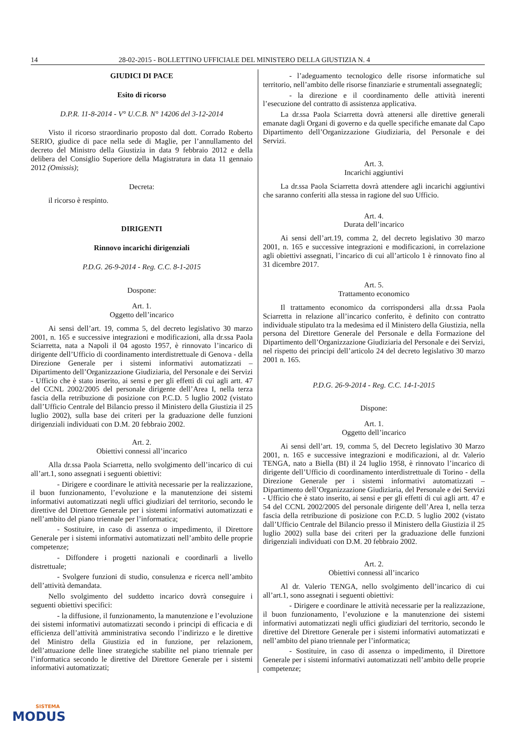14 28-02-2015 - BOLLETTINO UFFICIALE DEL MINISTERO DELLA GIUSTIZIA N. 4
GIUDICI DI PACE
Esito di ricorso
D.P.R. 11-8-2014 - V° U.C.B. N° 14206 del 3-12-2014
Visto il ricorso straordinario proposto dal dott. Corrado Roberto SERIO, giudice di pace nella sede di Maglie, per l’annullamento del decreto del Ministro della Giustizia in data 9 febbraio 2012 e della delibera del Consiglio Superiore della Magistratura in data 11 gennaio 2012 (Omissis);
Decreta:
il ricorso è respinto.
DIRIGENTI
Rinnovo incarichi dirigenziali
P.D.G. 26-9-2014 - Reg. C.C. 8-1-2015
Dospone:
Art. 1.
Oggetto dell’incarico
Ai sensi dell’art. 19, comma 5, del decreto legislativo 30 marzo 2001, n. 165 e successive integrazioni e modificazioni, alla dr.ssa Paola Sciarretta, nata a Napoli il 04 agosto 1957, è rinnovato l’incarico di dirigente dell’Ufficio di coordinamento interdistrettuale di Genova - della Direzione Generale per i sistemi informativi automatizzati – Dipartimento dell’Organizzazione Giudiziaria, del Personale e dei Servizi - Ufficio che è stato inserito, ai sensi e per gli effetti di cui agli artt. 47 del CCNL 2002/2005 del personale dirigente dell’Area I, nella terza fascia della retribuzione di posizione con P.C.D. 5 luglio 2002 (vistato dall’Ufficio Centrale del Bilancio presso il Ministero della Giustizia il 25 luglio 2002), sulla base dei criteri per la graduazione delle funzioni dirigenziali individuati con D.M. 20 febbraio 2002.
Art. 2.
Obiettivi connessi all’incarico
Alla dr.ssa Paola Sciarretta, nello svolgimento dell’incarico di cui all’art.1, sono assegnati i seguenti obiettivi:
- Dirigere e coordinare le attività necessarie per la realizzazione, il buon funzionamento, l’evoluzione e la manutenzione dei sistemi informativi automatizzati negli uffici giudiziari del territorio, secondo le direttive del Direttore Generale per i sistemi informativi automatizzati e nell’ambito del piano triennale per l’informatica;
- Sostituire, in caso di assenza o impedimento, il Direttore Generale per i sistemi informativi automatizzati nell’ambito delle proprie competenze;
- Diffondere i progetti nazionali e coordinarli a livello distrettuale;
- Svolgere funzioni di studio, consulenza e ricerca nell’ambito dell’attività demandata.
Nello svolgimento del suddetto incarico dovrà conseguire i seguenti obiettivi specifici:
- la diffusione, il funzionamento, la manutenzione e l’evoluzione dei sistemi informativi automatizzati secondo i principi di efficacia e di efficienza dell’attività amministrativa secondo l’indirizzo e le direttive del Ministro della Giustizia ed in funzione, per relazionem, dell’attuazione delle linee strategiche stabilite nel piano triennale per l’informatica secondo le direttive del Direttore Generale per i sistemi informativi automatizzati;
- l’adeguamento tecnologico delle risorse informatiche sul territorio, nell’ambito delle risorse finanziarie e strumentali assegnategli;
- la direzione e il coordinamento delle attività inerenti l’esecuzione del contratto di assistenza applicativa.
La dr.ssa Paola Sciarretta dovrà attenersi alle direttive generali emanate dagli Organi di governo e da quelle specifiche emanate dal Capo Dipartimento dell’Organizzazione Giudiziaria, del Personale e dei Servizi.
Art. 3.
Incarichi aggiuntivi
La dr.ssa Paola Sciarretta dovrà attendere agli incarichi aggiuntivi che saranno conferiti alla stessa in ragione del suo Ufficio.
Art. 4.
Durata dell’incarico
Ai sensi dell’art.19, comma 2, del decreto legislativo 30 marzo 2001, n. 165 e successive integrazioni e modificazioni, in correlazione agli obiettivi assegnati, l’incarico di cui all’articolo 1 è rinnovato fino al 31 dicembre 2017.
Art. 5.
Trattamento economico
Il trattamento economico da corrispondersi alla dr.ssa Paola Sciarretta in relazione all’incarico conferito, è definito con contratto individuale stipulato tra la medesima ed il Ministero della Giustizia, nella persona del Direttore Generale del Personale e della Formazione del Dipartimento dell’Organizzazione Giudiziaria del Personale e dei Servizi, nel rispetto dei principi dell’articolo 24 del decreto legislativo 30 marzo 2001 n. 165.
P.D.G. 26-9-2014 - Reg. C.C. 14-1-2015
Dispone:
Art. 1.
Oggetto dell’incarico
Ai sensi dell’art. 19, comma 5, del Decreto legislativo 30 Marzo 2001, n. 165 e successive integrazioni e modificazioni, al dr. Valerio TENGA, nato a Biella (BI) il 24 luglio 1958, è rinnovato l’incarico di dirigente dell’Ufficio di coordinamento interdistrettuale di Torino - della Direzione Generale per i sistemi informativi automatizzati – Dipartimento dell’Organizzazione Giudiziaria, del Personale e dei Servizi - Ufficio che è stato inserito, ai sensi e per gli effetti di cui agli artt. 47 e 54 del CCNL 2002/2005 del personale dirigente dell’Area I, nella terza fascia della retribuzione di posizione con P.C.D. 5 luglio 2002 (vistato dall’Ufficio Centrale del Bilancio presso il Ministero della Giustizia il 25 luglio 2002) sulla base dei criteri per la graduazione delle funzioni dirigenziali individuati con D.M. 20 febbraio 2002.
Art. 2.
Obiettivi connessi all’incarico
Al dr. Valerio TENGA, nello svolgimento dell’incarico di cui all’art.1, sono assegnati i seguenti obiettivi:
- Dirigere e coordinare le attività necessarie per la realizzazione, il buon funzionamento, l’evoluzione e la manutenzione dei sistemi informativi automatizzati negli uffici giudiziari del territorio, secondo le direttive del Direttore Generale per i sistemi informativi automatizzati e nell’ambito del piano triennale per l’informatica;
- Sostituire, in caso di assenza o impedimento, il Direttore Generale per i sistemi informativi automatizzati nell’ambito delle proprie competenze;
SISTEMA
MODUS